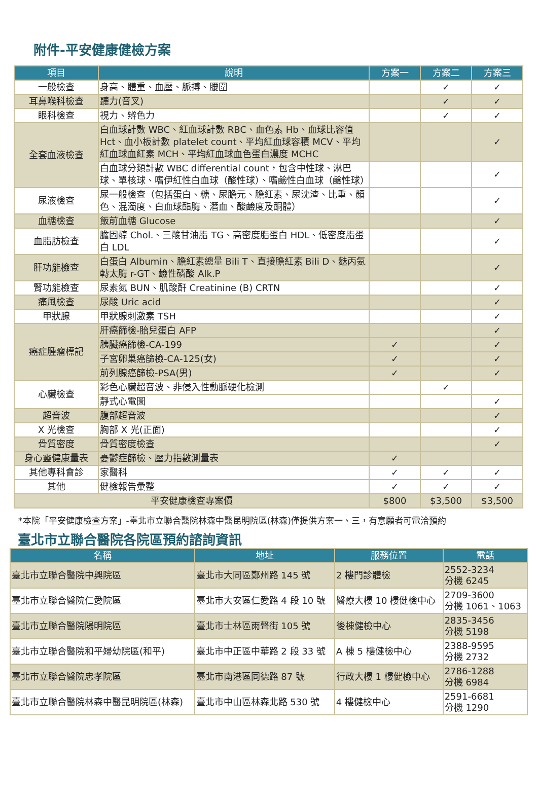附件-平安健康健檢方案
| 項目 | 說明 | 方案一 | 方案二 | 方案三 |
| --- | --- | --- | --- | --- |
| 一般檢查 | 身高、體重、血壓、脈搏、腰圍 | | ✓ | ✓ |
| 耳鼻喉科檢查 | 聽力(音叉) | | ✓ | ✓ |
| 眼科檢查 | 視力、辨色力 | | ✓ | ✓ |
| 全套血液檢查 | 白血球計數 WBC、紅血球計數 RBC、血色素 Hb、血球比容值 Hct、血小板計數 platelet count、平均紅血球容積 MCV、平均紅血球血紅素 MCH、平均紅血球血色蛋白濃度 MCHC | | | ✓ |
| | 白血球分類計數 WBC differential count，包含中性球、淋巴球、單核球、嗜伊紅性白血球（酸性球）、嗜鹼性白血球（鹼性球） | | | ✓ |
| 尿液檢查 | 尿一般檢查（包括蛋白、糖、尿膽元、膽紅素、尿沈渣、比重、顏色、混濁度、白血球酯脢、潛血、酸鹼度及酮體） | | | ✓ |
| 血糖檢查 | 飯前血糖 Glucose | | | ✓ |
| 血脂肪檢查 | 膽固醇 Chol.、三酸甘油脂 TG、高密度脂蛋白 HDL、低密度脂蛋白 LDL | | | ✓ |
| 肝功能檢查 | 白蛋白 Albumin、膽紅素總量 Bili T、直接膽紅素 Bili D、麩丙氨轉太脢 r-GT、鹼性磷酸 Alk.P | | | ✓ |
| 腎功能檢查 | 尿素氮 BUN、肌酸酐 Creatinine (B) CRTN | | | ✓ |
| 痛風檢查 | 尿酸 Uric acid | | | ✓ |
| 甲狀腺 | 甲狀腺刺激素 TSH | | | ✓ |
| 癌症腫瘤標記 | 肝癌篩檢-胎兒蛋白 AFP | | | ✓ |
| | 胰臟癌篩檢-CA-199 | ✓ | | ✓ |
| | 子宮卵巢癌篩檢-CA-125(女) | ✓ | | ✓ |
| | 前列腺癌篩檢-PSA(男) | ✓ | | ✓ |
| 心臟檢查 | 彩色心臟超音波、非侵入性動脈硬化檢測 | | ✓ | |
| | 靜式心電圖 | | | ✓ |
| 超音波 | 腹部超音波 | | | ✓ |
| X 光檢查 | 胸部 X 光(正面) | | | ✓ |
| 骨質密度 | 骨質密度檢查 | | | ✓ |
| 身心靈健康量表 | 憂鬱症篩檢、壓力指數測量表 | ✓ | | |
| 其他專科會診 | 家醫科 | ✓ | ✓ | ✓ |
| 其他 | 健檢報告彙整 | ✓ | ✓ | ✓ |
| 平安健康檢查專案價 | | $800 | $3,500 | $3,500 |
*本院「平安健康檢查方案」-臺北市立聯合醫院林森中醫昆明院區(林森)僅提供方案一、三，有意願者可電洽預約
臺北市立聯合醫院各院區預約諮詢資訊
| 名稱 | 地址 | 服務位置 | 電話 |
| --- | --- | --- | --- |
| 臺北市立聯合醫院中興院區 | 臺北市大同區鄭州路 145 號 | 2 樓門診體檢 | 2552-3234 分機 6245 |
| 臺北市立聯合醫院仁愛院區 | 臺北市大安區仁愛路 4 段 10 號 | 醫療大樓 10 樓健檢中心 | 2709-3600 分機 1061、1063 |
| 臺北市立聯合醫院陽明院區 | 臺北市士林區雨聲街 105 號 | 後棟健檢中心 | 2835-3456 分機 5198 |
| 臺北市立聯合醫院和平婦幼院區(和平) | 臺北市中正區中華路 2 段 33 號 | A 棟 5 樓健檢中心 | 2388-9595 分機 2732 |
| 臺北市立聯合醫院忠孝院區 | 臺北市南港區同德路 87 號 | 行政大樓 1 樓健檢中心 | 2786-1288 分機 6984 |
| 臺北市立聯合醫院林森中醫昆明院區(林森) | 臺北市中山區林森北路 530 號 | 4 樓健檢中心 | 2591-6681 分機 1290 |